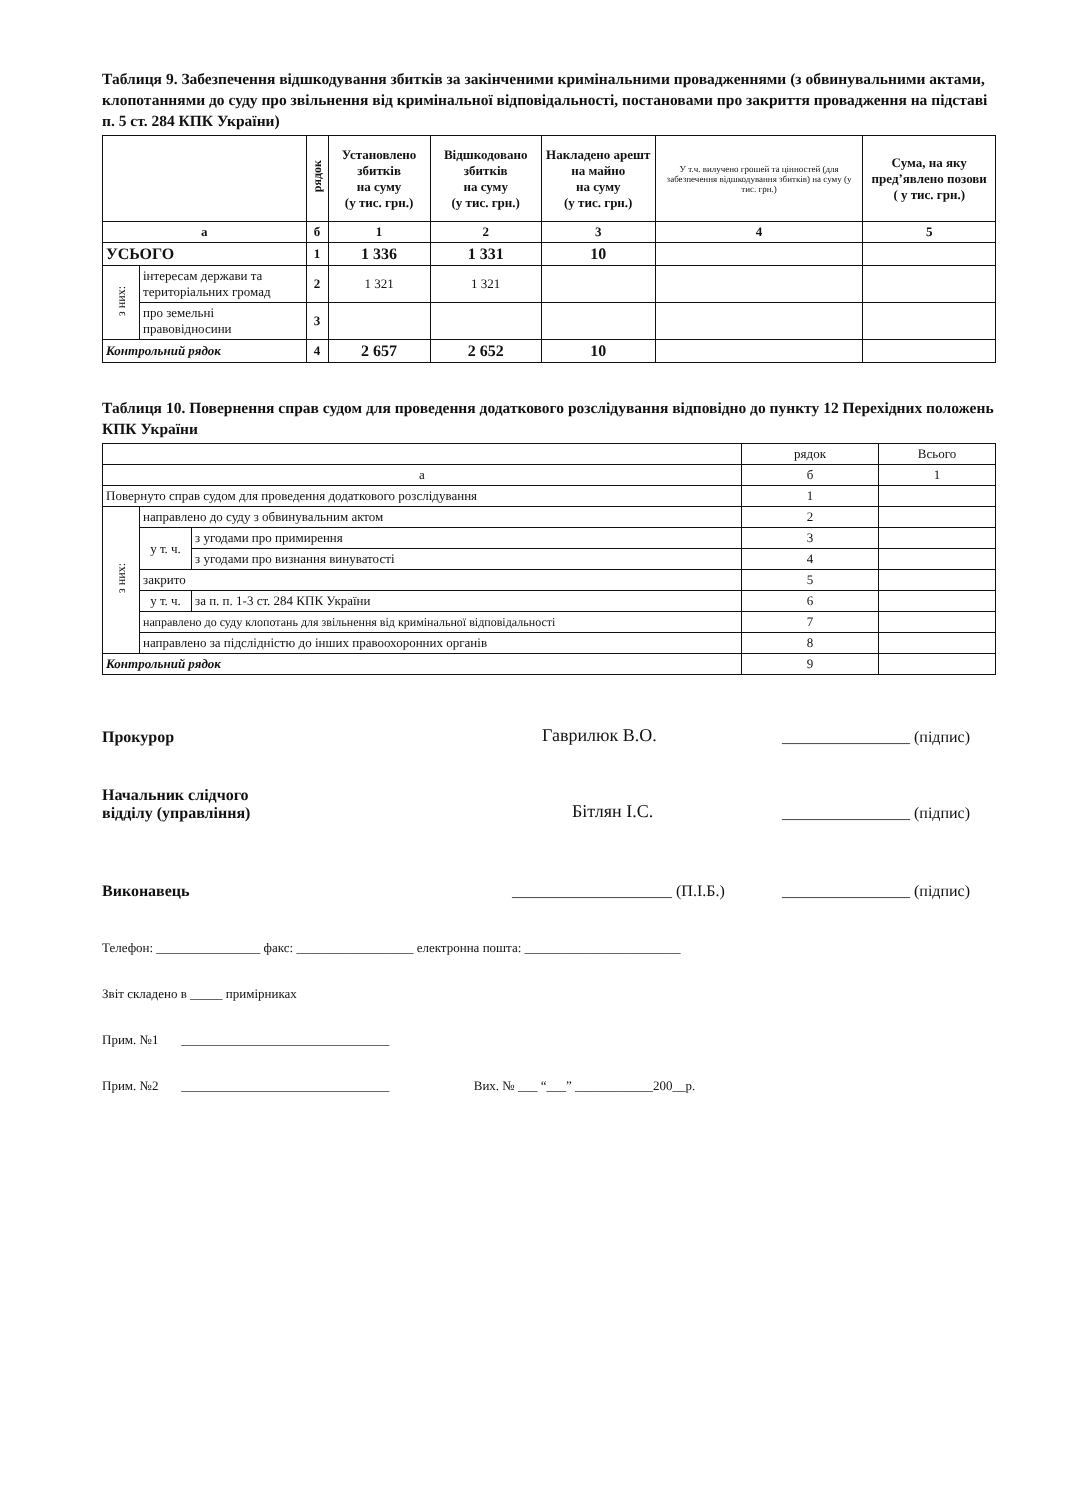Таблиця 9. Забезпечення відшкодування збитків за закінченими кримінальними провадженнями (з обвинувальними актами, клопотаннями до суду про звільнення від кримінальної відповідальності, постановами про закриття провадження на підставі п. 5 ст. 284 КПК України)
| | | рядок | Установлено збитків на суму (у тис. грн.) | Відшкодовано збитків на суму (у тис. грн.) | Накладено арешт на майно на суму (у тис. грн.) | У т.ч. вилучено грошей та цінностей (для забезпечення відшкодування збитків) на суму (у тис. грн.) | Сума, на яку пред’явлено позови ( у тис. грн.) |
| --- | --- | --- | --- | --- | --- | --- | --- |
| а | | б | 1 | 2 | 3 | 4 | 5 |
| УСЬОГО | | 1 | 1 336 | 1 331 | 10 | | |
| з них: | інтересам держави та територіальних громад | 2 | 1 321 | 1 321 | | | |
| | про земельні правовідносини | 3 | | | | | |
| Контрольний рядок | | 4 | 2 657 | 2 652 | 10 | | |
Таблиця 10. Повернення справ судом для проведення додаткового розслідування відповідно до пункту 12 Перехідних положень КПК України
| | | | рядок | Всього |
| а | | | б | 1 |
| Повернуто справ судом для проведення додаткового розслідування | | | 1 | |
| з них: | направлено до суду з обвинувальним актом | | 2 | |
| | у т. ч. | з угодами про примирення | 3 | |
| | | з угодами про визнання винуватості | 4 | |
| | закрито | | 5 | |
| | у т. ч. | за п. п. 1-3 ст. 284 КПК України | 6 | |
| | направлено до суду клопотань для звільнення від кримінальної відповідальності | | 7 | |
| | направлено за підслідністю до інших правоохоронних органів | | 8 | |
| Контрольний рядок | | | 9 | |
Прокурор Гаврилюк В.О. ________________ (підпис)
Начальник слідчого
відділу (управління) Бітлян І.С. ________________ (підпис)
Виконавець ____________________ (П.І.Б.) ________________ (підпис)
Телефон: ________________ факс: __________________ електронна пошта: ________________________
Звіт складено в _____ примірниках
Прим. №1 ________________________________
Прим. №2 ________________________________ Вих. № ___ “___” ____________200__р.